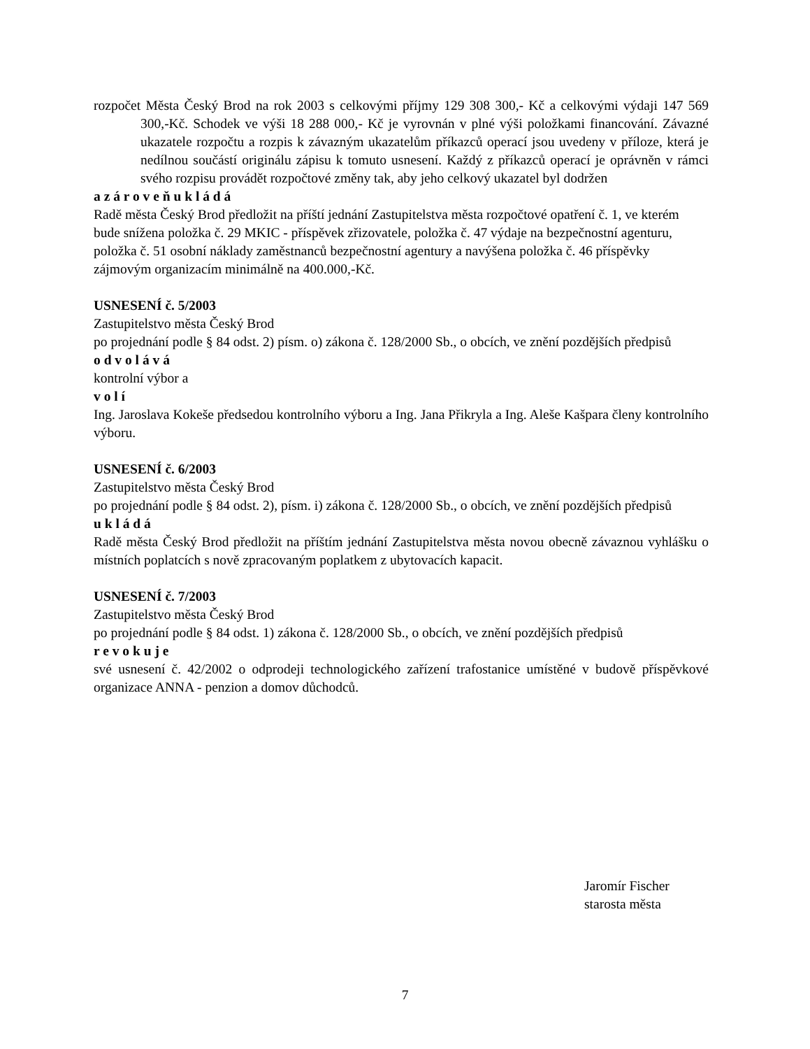rozpočet Města Český Brod na rok 2003 s celkovými příjmy 129 308 300,- Kč a celkovými výdaji 147 569 300,-Kč. Schodek ve výši 18 288 000,- Kč je vyrovnán v plné výši položkami financování. Závazné ukazatele rozpočtu a rozpis k závazným ukazatelům příkazců operací jsou uvedeny v příloze, která je nedílnou součástí originálu zápisu k tomuto usnesení. Každý z příkazců operací je oprávněn v rámci svého rozpisu provádět rozpočtové změny tak, aby jeho celkový ukazatel byl dodržen
a z á r o v e ň u k l á d á
Radě města Český Brod předložit na příští jednání Zastupitelstva města rozpočtové opatření č. 1, ve kterém bude snížena položka č. 29 MKIC - příspěvek zřizovatele, položka č. 47 výdaje na bezpečnostní agenturu, položka č. 51 osobní náklady zaměstnanců bezpečnostní agentury a navýšena položka č. 46 příspěvky zájmovým organizacím minimálně na 400.000,-Kč.
USNESENÍ č. 5/2003
Zastupitelstvo města Český Brod
po projednání podle § 84 odst. 2) písm. o) zákona č. 128/2000 Sb., o obcích, ve znění pozdějších předpisů
o d v o l á v á
kontrolní výbor a
v o l í
Ing. Jaroslava Kokeše předsedou kontrolního výboru a Ing. Jana Přikryla a Ing. Aleše Kašpara členy kontrolního výboru.
USNESENÍ č. 6/2003
Zastupitelstvo města Český Brod
po projednání podle § 84 odst. 2), písm. i) zákona č. 128/2000 Sb., o obcích, ve znění pozdějších předpisů
u k l á d á
Radě města Český Brod předložit na příštím jednání Zastupitelstva města novou obecně závaznou vyhlášku o místních poplatcích s nově zpracovaným poplatkem z ubytovacích kapacit.
USNESENÍ č. 7/2003
Zastupitelstvo města Český Brod
po projednání podle § 84 odst. 1) zákona č. 128/2000 Sb., o obcích, ve znění pozdějších předpisů
r e v o k u j e
své usnesení č. 42/2002 o odprodeji technologického zařízení trafostanice umístěné v budově příspěvkové organizace ANNA - penzion a domov důchodců.
Jaromír Fischer
starosta města
7